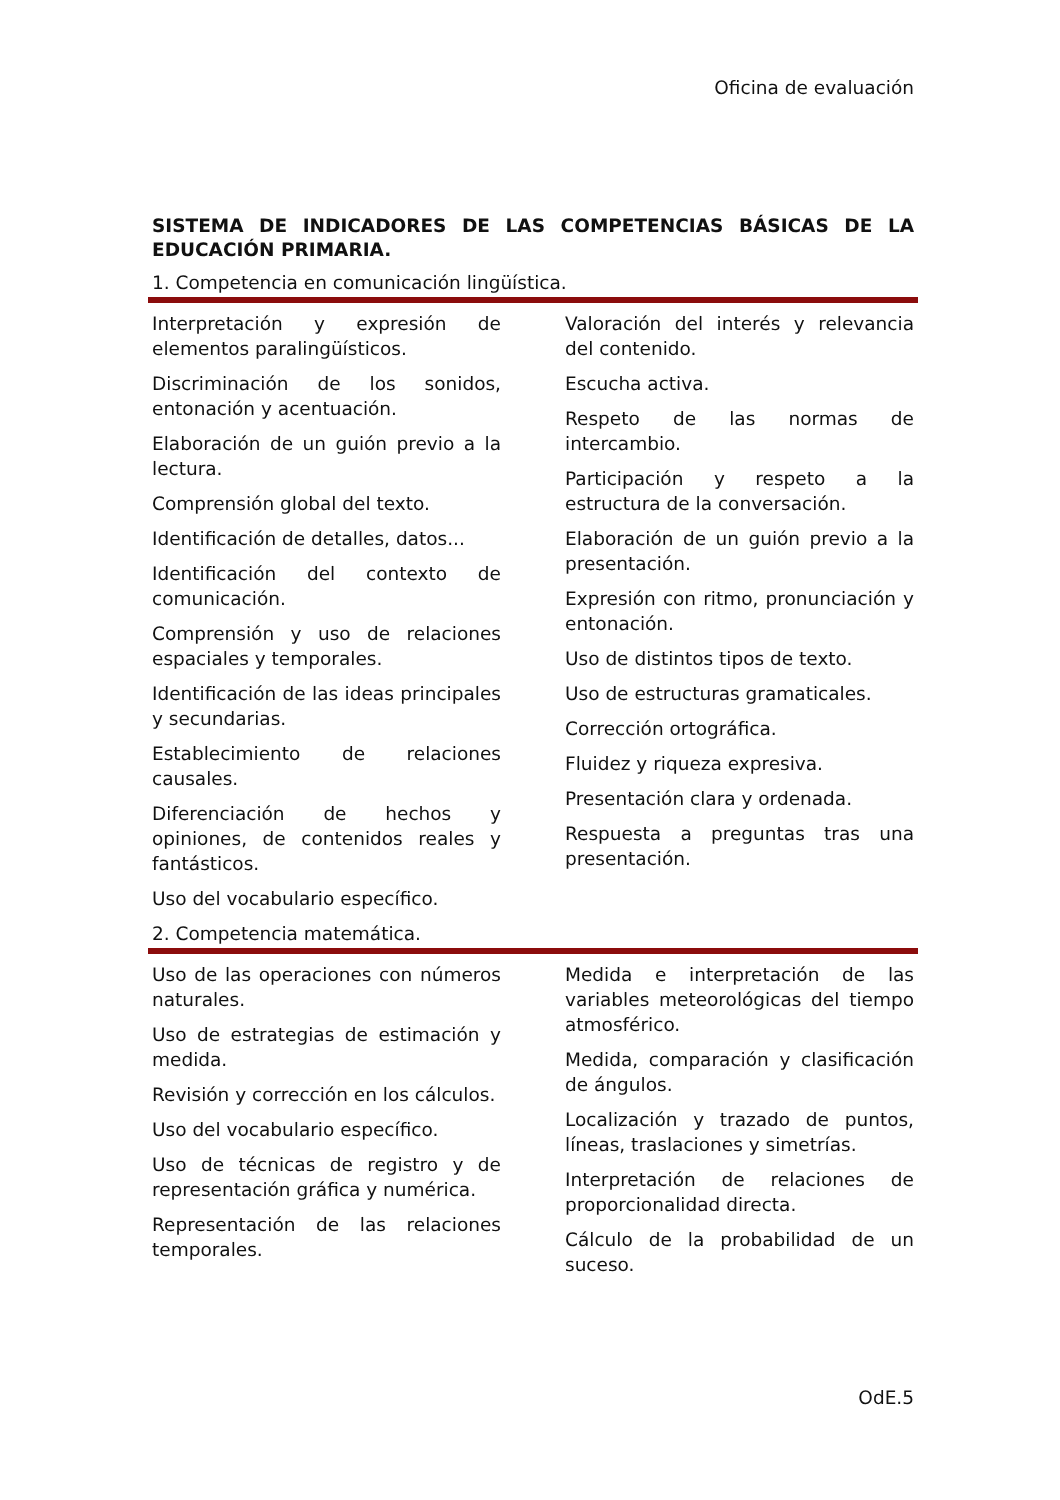Oficina de evaluación
SISTEMA DE INDICADORES DE LAS COMPETENCIAS BÁSICAS DE LA EDUCACIÓN PRIMARIA.
1. Competencia en comunicación lingüística.
Interpretación y expresión de elementos paralingüísticos.
Discriminación de los sonidos, entonación y acentuación.
Elaboración de un guión previo a la lectura.
Comprensión global del texto.
Identificación de detalles, datos...
Identificación del contexto de comunicación.
Comprensión y uso de relaciones espaciales y temporales.
Identificación de las ideas principales y secundarias.
Establecimiento de relaciones causales.
Diferenciación de hechos y opiniones, de contenidos reales y fantásticos.
Uso del vocabulario específico.
Valoración del interés y relevancia del contenido.
Escucha activa.
Respeto de las normas de intercambio.
Participación y respeto a la estructura de la conversación.
Elaboración de un guión previo a la presentación.
Expresión con ritmo, pronunciación y entonación.
Uso de distintos tipos de texto.
Uso de estructuras gramaticales.
Corrección ortográfica.
Fluidez y riqueza expresiva.
Presentación clara y ordenada.
Respuesta a preguntas tras una presentación.
2. Competencia matemática.
Uso de las operaciones con números naturales.
Uso de estrategias de estimación y medida.
Revisión y corrección en los cálculos.
Uso del vocabulario específico.
Uso de técnicas de registro y de representación gráfica y numérica.
Representación de las relaciones temporales.
Medida e interpretación de las variables meteorológicas del tiempo atmosférico.
Medida, comparación y clasificación de ángulos.
Localización y trazado de puntos, líneas, traslaciones y simetrías.
Interpretación de relaciones de proporcionalidad directa.
Cálculo de la probabilidad de un suceso.
OdE.5